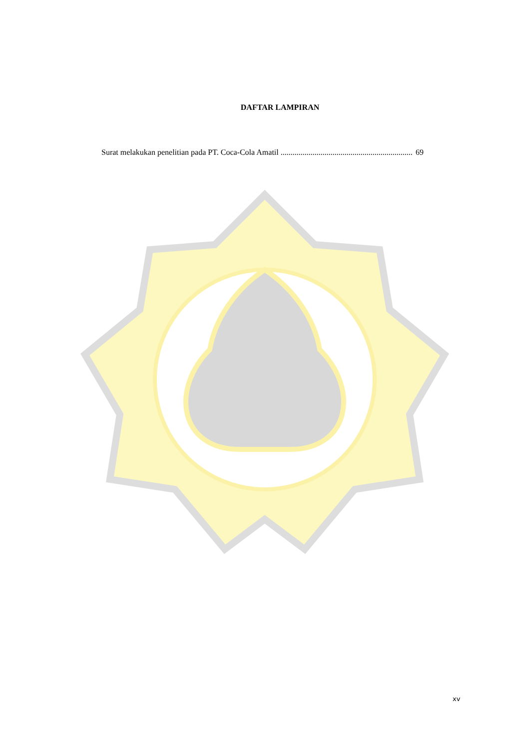DAFTAR LAMPIRAN
Surat melakukan penelitian pada PT. Coca-Cola Amatil.................................................................. 69
xv